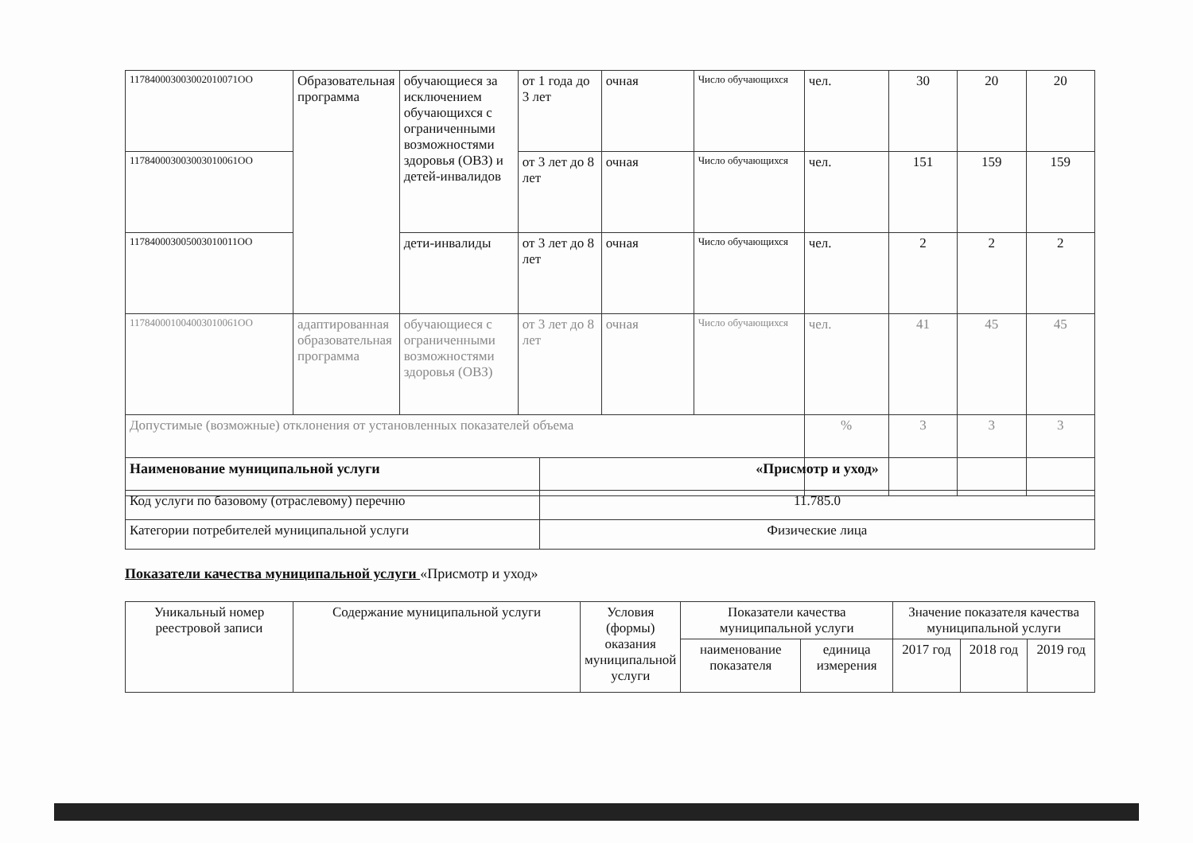| 117840003003002010071OO | Образовательная программа | обучающиеся за исключением обучающихся с ограниченными возможностями здоровья (ОВЗ) и детей-инвалидов | от 1 года до 3 лет | очная | Число обучающихся | чел. | 30 | 20 | 20 |
| 117840003003003010061OO | | | от 3 лет до 8 лет | очная | Число обучающихся | чел. | 151 | 159 | 159 |
| 117840003005003010011OO | | дети-инвалиды | от 3 лет до 8 лет | очная | Число обучающихся | чел. | 2 | 2 | 2 |
| 117840001004003010061OO | адаптированная образовательная программа | обучающиеся с ограниченными возможностями здоровья (ОВЗ) | от 3 лет до 8 лет | очная | Число обучающихся | чел. | 41 | 45 | 45 |
| Допустимые (возможные) отклонения от установленных показателей объема | | | | | | % | 3 | 3 | 3 |
| Наименование муниципальной услуги | «Присмотр и уход» |
| Код услуги по базовому (отраслевому) перечню | 11.785.0 |
| Категории потребителей муниципальной услуги | Физические лица |
Показатели качества муниципальной услуги «Присмотр и уход»
| Уникальный номер реестровой записи | Содержание муниципальной услуги | Условия (формы) оказания муниципальной услуги | Показатели качества муниципальной услуги | | Значение показателя качества муниципальной услуги | | |
| | | | наименование показателя | единица измерения | 2017 год | 2018 год | 2019 год |